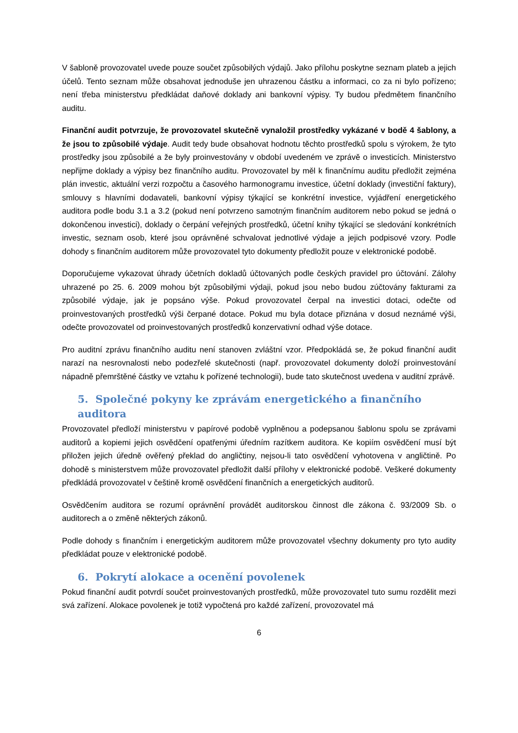V šabloně provozovatel uvede pouze součet způsobilých výdajů. Jako přílohu poskytne seznam plateb a jejich účelů. Tento seznam může obsahovat jednoduše jen uhrazenou částku a informaci, co za ni bylo pořízeno; není třeba ministerstvu předkládat daňové doklady ani bankovní výpisy. Ty budou předmětem finančního auditu.
Finanční audit potvrzuje, že provozovatel skutečně vynaložil prostředky vykázané v bodě 4 šablony, a že jsou to způsobilé výdaje. Audit tedy bude obsahovat hodnotu těchto prostředků spolu s výrokem, že tyto prostředky jsou způsobilé a že byly proinvestovány v období uvedeném ve zprávě o investicích. Ministerstvo nepřijme doklady a výpisy bez finančního auditu. Provozovatel by měl k finančnímu auditu předložit zejména plán investic, aktuální verzi rozpočtu a časového harmonogramu investice, účetní doklady (investiční faktury), smlouvy s hlavními dodavateli, bankovní výpisy týkající se konkrétní investice, vyjádření energetického auditora podle bodu 3.1 a 3.2 (pokud není potvrzeno samotným finančním auditorem nebo pokud se jedná o dokončenou investici), doklady o čerpání veřejných prostředků, účetní knihy týkající se sledování konkrétních investic, seznam osob, které jsou oprávněné schvalovat jednotlivé výdaje a jejich podpisové vzory. Podle dohody s finančním auditorem může provozovatel tyto dokumenty předložit pouze v elektronické podobě.
Doporučujeme vykazovat úhrady účetních dokladů účtovaných podle českých pravidel pro účtování. Zálohy uhrazené po 25. 6. 2009 mohou být způsobilými výdaji, pokud jsou nebo budou zúčtovány fakturami za způsobilé výdaje, jak je popsáno výše. Pokud provozovatel čerpal na investici dotaci, odečte od proinvestovaných prostředků výši čerpané dotace. Pokud mu byla dotace přiznána v dosud neznámé výši, odečte provozovatel od proinvestovaných prostředků konzervativní odhad výše dotace.
Pro auditní zprávu finančního auditu není stanoven zvláštní vzor. Předpokládá se, že pokud finanční audit narazí na nesrovnalosti nebo podezřelé skutečnosti (např. provozovatel dokumenty doloží proinvestování nápadně přemrštěné částky ve vztahu k pořízené technologii), bude tato skutečnost uvedena v auditní zprávě.
5. Společné pokyny ke zprávám energetického a finančního auditora
Provozovatel předloží ministerstvu v papírové podobě vyplněnou a podepsanou šablonu spolu se zprávami auditorů a kopiemi jejich osvědčení opatřenými úředním razítkem auditora. Ke kopiím osvědčení musí být přiložen jejich úředně ověřený překlad do angličtiny, nejsou-li tato osvědčení vyhotovena v angličtině. Po dohodě s ministerstvem může provozovatel předložit další přílohy v elektronické podobě. Veškeré dokumenty předkládá provozovatel v češtině kromě osvědčení finančních a energetických auditorů.
Osvědčením auditora se rozumí oprávnění provádět auditorskou činnost dle zákona č. 93/2009 Sb. o auditorech a o změně některých zákonů.
Podle dohody s finančním i energetickým auditorem může provozovatel všechny dokumenty pro tyto audity předkládat pouze v elektronické podobě.
6. Pokrytí alokace a ocenění povolenek
Pokud finanční audit potvrdí součet proinvestovaných prostředků, může provozovatel tuto sumu rozdělit mezi svá zařízení. Alokace povolenek je totiž vypočtená pro každé zařízení, provozovatel má
6